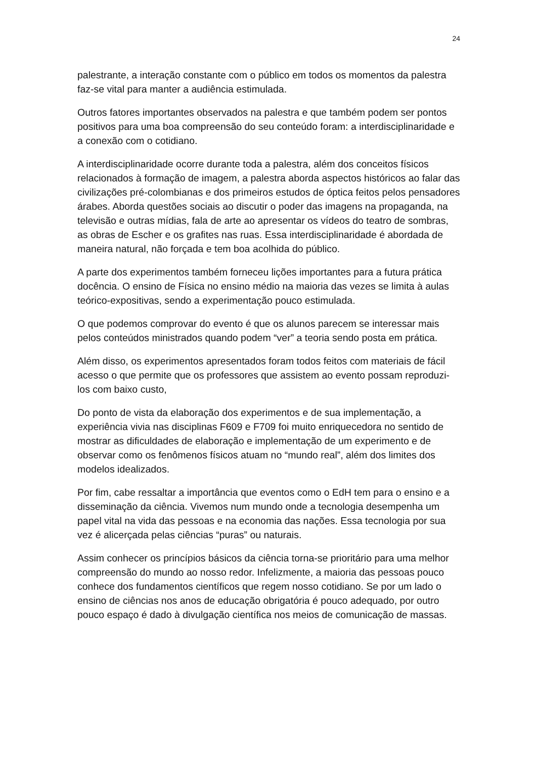24
palestrante, a interação constante com o público em todos os momentos da palestra faz-se vital para manter a audiência estimulada.
Outros fatores importantes observados na palestra e que também podem ser pontos positivos para uma boa compreensão do seu conteúdo foram: a interdisciplinaridade e a conexão com o cotidiano.
A interdisciplinaridade ocorre durante toda a palestra, além dos conceitos físicos relacionados à formação de imagem, a palestra aborda aspectos históricos ao falar das civilizações pré-colombianas e dos primeiros estudos de óptica feitos pelos pensadores árabes. Aborda questões sociais ao discutir o poder das imagens na propaganda, na televisão e outras mídias, fala de arte ao apresentar os vídeos do teatro de sombras, as obras de Escher e os grafites nas ruas. Essa interdisciplinaridade é abordada de maneira natural, não forçada e tem boa acolhida do público.
A parte dos experimentos também forneceu lições importantes para a futura prática docência. O ensino de Física no ensino médio na maioria das vezes se limita à aulas teórico-expositivas, sendo a experimentação pouco estimulada.
O que podemos comprovar do evento é que os alunos parecem se interessar mais pelos conteúdos ministrados quando podem “ver” a teoria sendo posta em prática.
Além disso, os experimentos apresentados foram todos feitos com materiais de fácil acesso o que permite que os professores que assistem ao evento possam reproduzi-los com baixo custo,
Do ponto de vista da elaboração dos experimentos e de sua implementação, a experiência vivia nas disciplinas F609 e F709 foi muito enriquecedora no sentido de mostrar as dificuldades de elaboração e implementação de um experimento e de observar como os fenômenos físicos atuam no “mundo real”, além dos limites dos modelos idealizados.
Por fim, cabe ressaltar a importância que eventos como o EdH tem para o ensino e a disseminação da ciência. Vivemos num mundo onde a tecnologia desempenha um papel vital na vida das pessoas e na economia das nações. Essa tecnologia por sua vez é alicerçada pelas ciências “puras” ou naturais.
Assim conhecer os princípios básicos da ciência torna-se prioritário para uma melhor compreensão do mundo ao nosso redor. Infelizmente, a maioria das pessoas pouco conhece dos fundamentos científicos que regem nosso cotidiano. Se por um lado o ensino de ciências nos anos de educação obrigatória é pouco adequado, por outro pouco espaço é dado à divulgação científica nos meios de comunicação de massas.